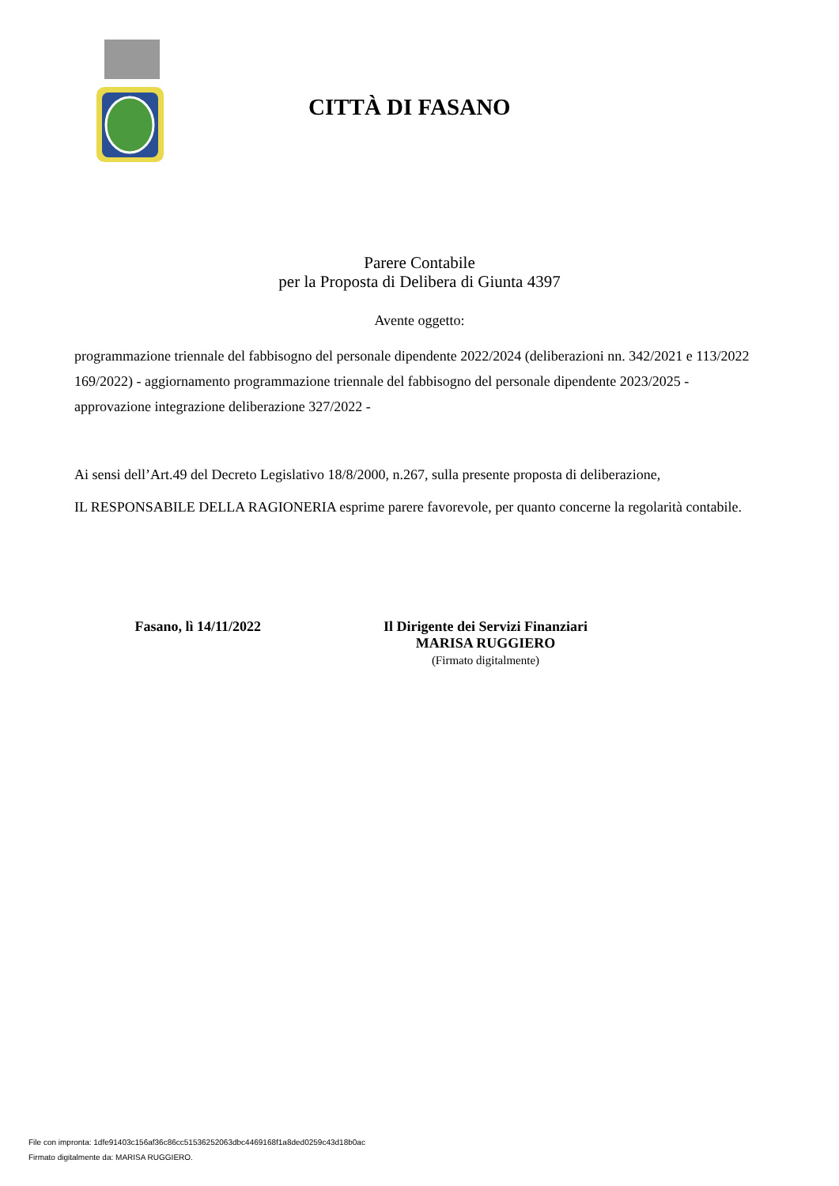CITTÀ DI FASANO
Parere Contabile
per la Proposta di Delibera di Giunta 4397
Avente oggetto:
programmazione triennale del fabbisogno del personale dipendente 2022/2024 (deliberazioni nn. 342/2021 e 113/2022 169/2022) - aggiornamento programmazione triennale del fabbisogno del personale dipendente 2023/2025 - approvazione integrazione deliberazione 327/2022 -
Ai sensi dell’Art.49 del Decreto Legislativo 18/8/2000, n.267, sulla presente proposta di deliberazione,
IL RESPONSABILE DELLA RAGIONERIA esprime parere favorevole, per quanto concerne la regolarità contabile.
Fasano, lì 14/11/2022
Il Dirigente dei Servizi Finanziari
MARISA RUGGIERO
(Firmato digitalmente)
File con impronta: 1dfe91403c156af36c86cc51536252063dbc4469168f1a8ded0259c43d18b0ac
Firmato digitalmente da: MARISA RUGGIERO.